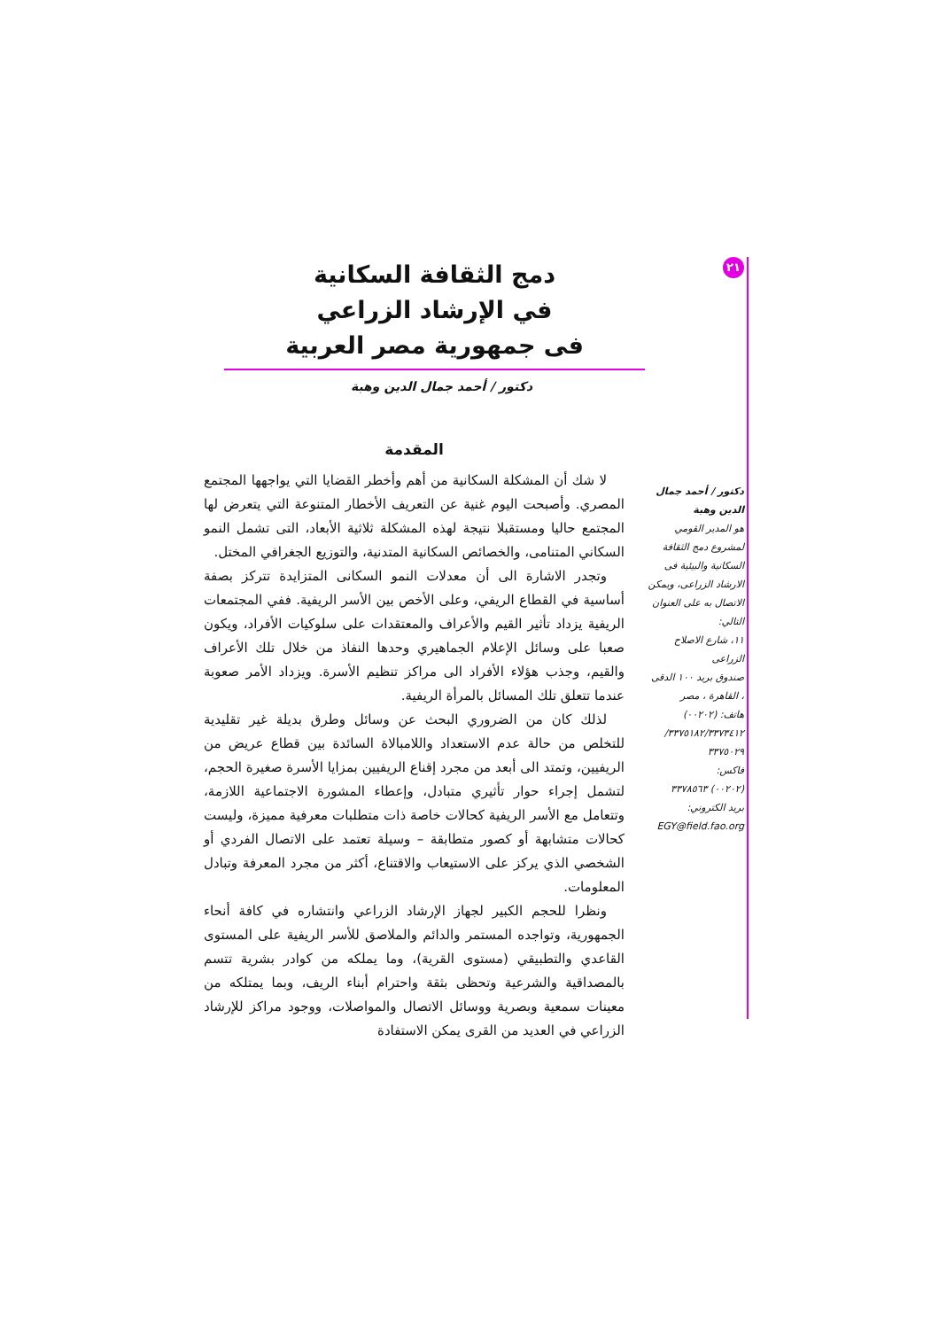٢١
دمج الثقافة السكانية
في الإرشاد الزراعي
فى جمهورية مصر العربية
دكتور / أحمد جمال الدين وهبة
دكتور / أحمد جمال الدين وهبة
هو المدير القومي لمشروع دمج الثقافة السكانية والبيئية فى الارشاد الزراعى، ويمكن الاتصال به على العنوان التالي:
١١، شارع الاصلاح الزراعى
صندوق بريد ١٠٠ الدقى ، القاهرة ، مصر
هاتف: (٠٠٢٠٢) ٣٣٧٥١٨٢/٣٣٧٣٤١٢/ ٣٣٧٥٠٢٩
فاكس:
(٠٠٢٠٢) ٣٣٧٨٥٦٣
بريد الكتروني:
EGY@field.fao.org
المقدمة
لا شك أن المشكلة السكانية من أهم وأخطر القضايا التي يواجهها المجتمع المصري. وأصبحت اليوم غنية عن التعريف الأخطار المتنوعة التي يتعرض لها المجتمع حاليا ومستقبلا نتيجة لهذه المشكلة ثلاثية الأبعاد، التى تشمل النمو السكاني المتنامى، والخصائص السكانية المتدنية، والتوزيع الجغرافي المختل.
وتجدر الاشارة الى أن معدلات النمو السكانى المتزايدة تتركز بصفة أساسية في القطاع الريفي، وعلى الأخص بين الأسر الريفية. ففي المجتمعات الريفية يزداد تأثير القيم والأعراف والمعتقدات على سلوكيات الأفراد، ويكون صعبا على وسائل الإعلام الجماهيري وحدها النفاذ من خلال تلك الأعراف والقيم، وجذب هؤلاء الأفراد الى مراكز تنظيم الأسرة. ويزداد الأمر صعوبة عندما تتعلق تلك المسائل بالمرأة الريفية.
لذلك كان من الضروري البحث عن وسائل وطرق بديلة غير تقليدية للتخلص من حالة عدم الاستعداد واللامبالاة السائدة بين قطاع عريض من الريفيين، وتمتد الى أبعد من مجرد إقناع الريفيين بمزايا الأسرة صغيرة الحجم، لتشمل إجراء حوار تأثيري متبادل، وإعطاء المشورة الاجتماعية اللازمة، وتتعامل مع الأسر الريفية كحالات خاصة ذات متطلبات معرفية مميزة، وليست كحالات متشابهة أو كصور متطابقة – وسيلة تعتمد على الاتصال الفردي أو الشخصي الذي يركز على الاستيعاب والاقتناع، أكثر من مجرد المعرفة وتبادل المعلومات.
ونظرا للحجم الكبير لجهاز الإرشاد الزراعي وانتشاره في كافة أنحاء الجمهورية، وتواجده المستمر والدائم والملاصق للأسر الريفية على المستوى القاعدي والتطبيقي (مستوى القرية)، وما يملكه من كوادر بشرية تتسم بالمصداقية والشرعية وتحظى بثقة واحترام أبناء الريف، وبما يمتلكه من معينات سمعية وبصرية ووسائل الاتصال والمواصلات، ووجود مراكز للإرشاد الزراعي في العديد من القرى يمكن الاستفادة